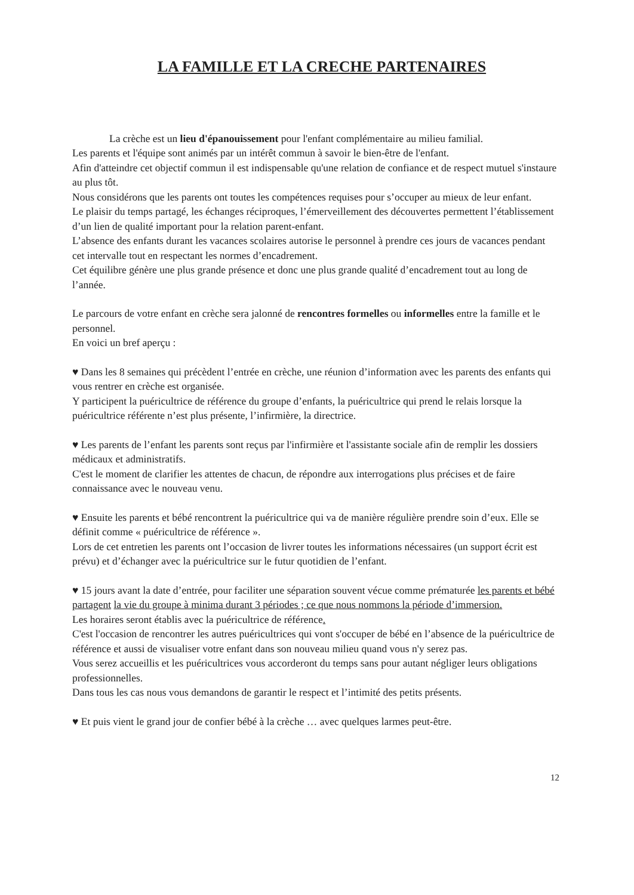LA FAMILLE ET LA CRECHE PARTENAIRES
La crèche est un lieu d'épanouissement pour l'enfant complémentaire au milieu familial.
Les parents et l'équipe sont animés par un intérêt commun à savoir le bien-être de l'enfant.
Afin d'atteindre cet objectif commun il est indispensable qu'une relation de confiance et de respect mutuel s'instaure au plus tôt.
Nous considérons que les parents ont toutes les compétences requises pour s’occuper au mieux de leur enfant.
Le plaisir du temps partagé, les échanges réciproques, l’émerveillement des découvertes permettent l’établissement d’un lien de qualité important pour la relation parent-enfant.
L’absence des enfants durant les vacances scolaires autorise le personnel à prendre ces jours de vacances pendant cet intervalle tout en respectant les normes d’encadrement.
Cet équilibre génère une plus grande présence et donc une plus grande qualité d’encadrement tout au long de l’année.
Le parcours de votre enfant en crèche sera jalonné de rencontres formelles ou informelles entre la famille et le personnel.
En voici un bref aperçu :
♥ Dans les 8 semaines qui précèdent l’entrée en crèche, une réunion d’information avec les parents des enfants qui vous rentrer en crèche est organisée.
Y participent la puéricultrice de référence du groupe d’enfants, la puéricultrice qui prend le relais lorsque la puéricultrice référente n’est plus présente, l’infirmière, la directrice.
♥ Les parents de l’enfant les parents sont reçus par l'infirmière et l'assistante sociale afin de remplir les dossiers médicaux et administratifs.
C'est le moment de clarifier les attentes de chacun, de répondre aux interrogations plus précises et de faire connaissance avec le nouveau venu.
♥ Ensuite les parents et bébé rencontrent la puéricultrice qui va de manière régulière prendre soin d’eux. Elle se définit comme « puéricultrice de référence ».
Lors de cet entretien les parents ont l’occasion de livrer toutes les informations nécessaires (un support écrit est prévu) et d’échanger avec la puéricultrice sur le futur quotidien de l’enfant.
♥ 15 jours avant la date d’entrée, pour faciliter une séparation souvent vécue comme prématurée les parents et bébé partagent la vie du groupe à minima durant 3 périodes ; ce que nous nommons la période d’immersion.
Les horaires seront établis avec la puéricultrice de référence.
C'est l'occasion de rencontrer les autres puéricultrices qui vont s'occuper de bébé en l’absence de la puéricultrice de référence et aussi de visualiser votre enfant dans son nouveau milieu quand vous n'y serez pas.
Vous serez accueillis et les puéricultrices vous accorderont du temps sans pour autant négliger leurs obligations professionnelles.
Dans tous les cas nous vous demandons de garantir le respect et l’intimité des petits présents.
♥ Et puis vient le grand jour de confier bébé à la crèche … avec quelques larmes peut-être.
12